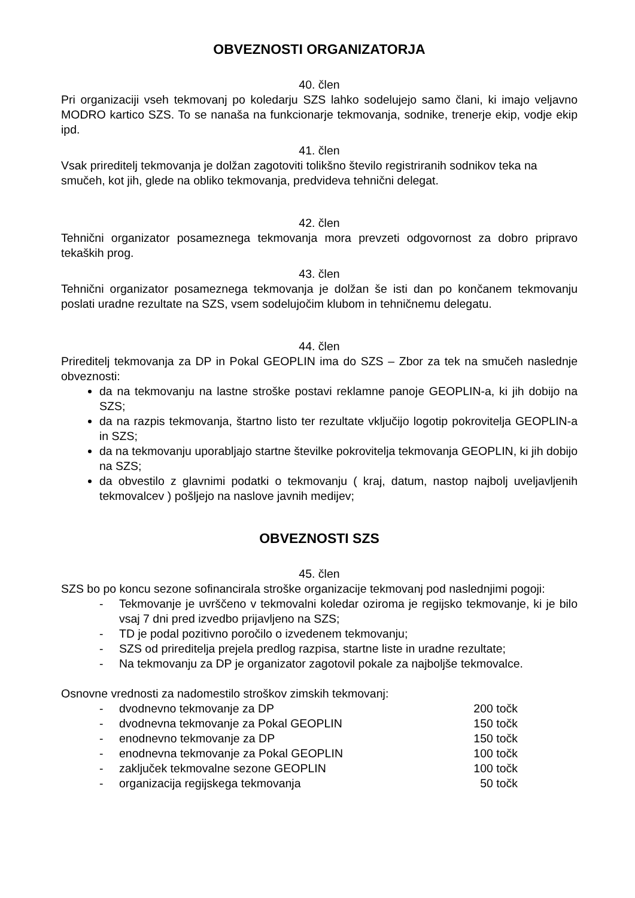OBVEZNOSTI ORGANIZATORJA
40. člen
Pri organizaciji vseh tekmovanj po koledarju SZS lahko sodelujejo samo člani, ki imajo veljavno MODRO kartico SZS. To se nanaša na funkcionarje tekmovanja, sodnike, trenerje ekip, vodje ekip ipd.
41. člen
Vsak prireditelj tekmovanja je dolžan zagotoviti tolikšno število registriranih sodnikov teka na smučeh, kot jih, glede na obliko tekmovanja, predvideva tehnični delegat.
42. člen
Tehnični organizator posameznega tekmovanja mora prevzeti odgovornost za dobro pripravo tekaških prog.
43. člen
Tehnični organizator posameznega tekmovanja je dolžan še isti dan po končanem tekmovanju poslati uradne rezultate na SZS, vsem sodelujočim klubom in tehničnemu delegatu.
44. člen
Prireditelj tekmovanja za DP in Pokal GEOPLIN ima do SZS – Zbor za tek na smučeh naslednje obveznosti:
da na tekmovanju na lastne stroške postavi reklamne panoje GEOPLIN-a, ki jih dobijo na SZS;
da na razpis tekmovanja, štartno listo ter rezultate vključijo logotip pokrovitelja GEOPLIN-a in SZS;
da na tekmovanju uporabljajo startne številke pokrovitelja tekmovanja GEOPLIN, ki jih dobijo na SZS;
da obvestilo z glavnimi podatki o tekmovanju ( kraj, datum, nastop najbolj uveljavljenih tekmovalcev ) pošljejo na naslove javnih medijev;
OBVEZNOSTI SZS
45. člen
SZS bo po koncu sezone sofinancirala stroške organizacije tekmovanj pod naslednjimi pogoji:
- Tekmovanje je uvrščeno v tekmovalni koledar oziroma je regijsko tekmovanje, ki je bilo vsaj 7 dni pred izvedbo prijavljeno na SZS;
- TD je podal pozitivno poročilo o izvedenem tekmovanju;
- SZS od prireditelja prejela predlog razpisa, startne liste in uradne rezultate;
- Na tekmovanju za DP je organizator zagotovil pokale za najboljše tekmovalce.
Osnovne vrednosti za nadomestilo stroškov zimskih tekmovanj:
- dvodnevno tekmovanje za DP 200 točk
- dvodnevna tekmovanje za Pokal GEOPLIN 150 točk
- enodnevno tekmovanje za DP 150 točk
- enodnevna tekmovanje za Pokal GEOPLIN 100 točk
- zaključek tekmovalne sezone GEOPLIN 100 točk
- organizacija regijskega tekmovanja 50 točk